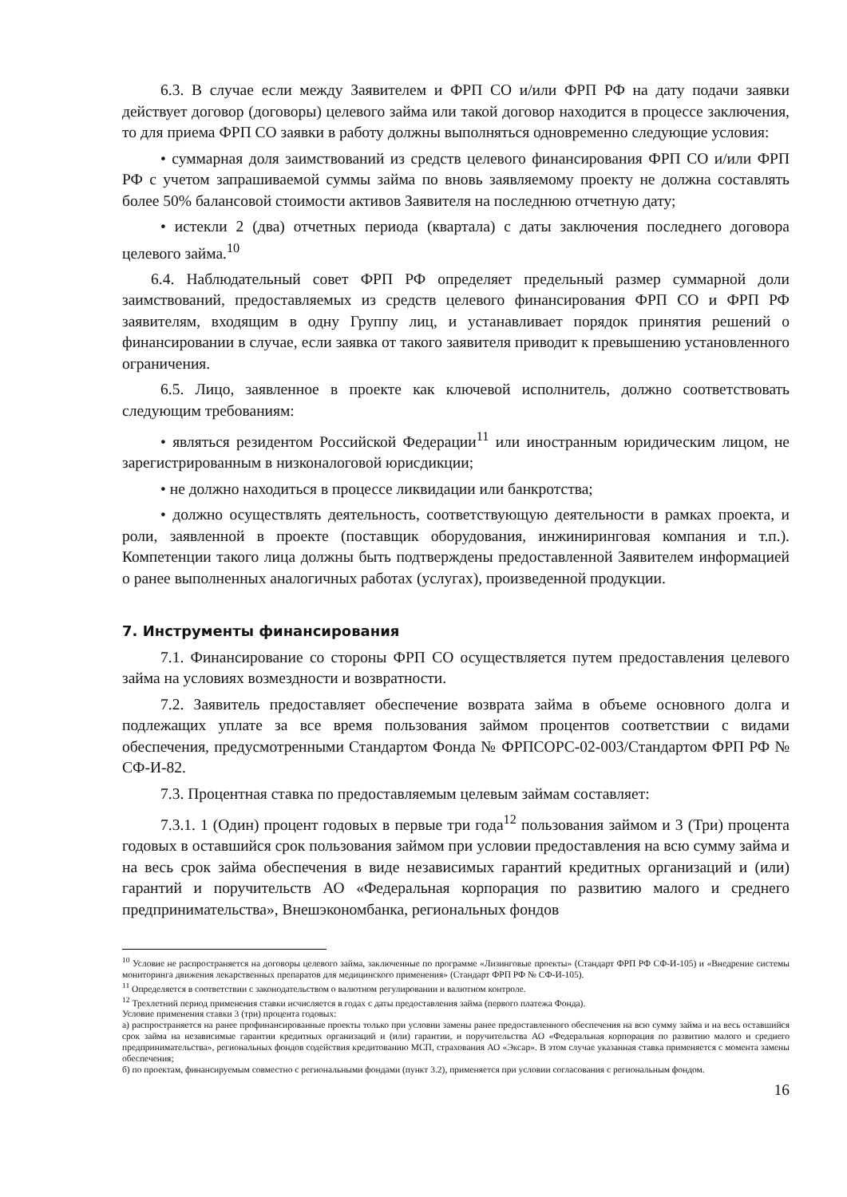6.3. В случае если между Заявителем и ФРП СО и/или ФРП РФ на дату подачи заявки действует договор (договоры) целевого займа или такой договор находится в процессе заключения, то для приема ФРП СО заявки в работу должны выполняться одновременно следующие условия:
• суммарная доля заимствований из средств целевого финансирования ФРП СО и/или ФРП РФ с учетом запрашиваемой суммы займа по вновь заявляемому проекту не должна составлять более 50% балансовой стоимости активов Заявителя на последнюю отчетную дату;
• истекли 2 (два) отчетных периода (квартала) с даты заключения последнего договора целевого займа.<sup>10</sup>
6.4. Наблюдательный совет ФРП РФ определяет предельный размер суммарной доли заимствований, предоставляемых из средств целевого финансирования ФРП СО и ФРП РФ заявителям, входящим в одну Группу лиц, и устанавливает порядок принятия решений о финансировании в случае, если заявка от такого заявителя приводит к превышению установленного ограничения.
6.5. Лицо, заявленное в проекте как ключевой исполнитель, должно соответствовать следующим требованиям:
• являться резидентом Российской Федерации<sup>11</sup> или иностранным юридическим лицом, не зарегистрированным в низконалоговой юрисдикции;
• не должно находиться в процессе ликвидации или банкротства;
• должно осуществлять деятельность, соответствующую деятельности в рамках проекта, и роли, заявленной в проекте (поставщик оборудования, инжиниринговая компания и т.п.). Компетенции такого лица должны быть подтверждены предоставленной Заявителем информацией о ранее выполненных аналогичных работах (услугах), произведенной продукции.
7. Инструменты финансирования
7.1. Финансирование со стороны ФРП СО осуществляется путем предоставления целевого займа на условиях возмездности и возвратности.
7.2. Заявитель предоставляет обеспечение возврата займа в объеме основного долга и подлежащих уплате за все время пользования займом процентов соответствии с видами обеспечения, предусмотренными Стандартом Фонда № ФРПСОРС-02-003/Стандартом ФРП РФ № СФ-И-82.
7.3. Процентная ставка по предоставляемым целевым займам составляет:
7.3.1. 1 (Один) процент годовых в первые три года<sup>12</sup> пользования займом и 3 (Три) процента годовых в оставшийся срок пользования займом при условии предоставления на всю сумму займа и на весь срок займа обеспечения в виде независимых гарантий кредитных организаций и (или) гарантий и поручительств АО «Федеральная корпорация по развитию малого и среднего предпринимательства», Внешэкономбанка, региональных фондов
<sup>10</sup> Условие не распространяется на договоры целевого займа, заключенные по программе «Лизинговые проекты» (Стандарт ФРП РФ СФ-И-105) и «Внедрение системы мониторинга движения лекарственных препаратов для медицинского применения» (Стандарт ФРП РФ № СФ-И-105).
<sup>11</sup> Определяется в соответствии с законодательством о валютном регулировании и валютном контроле.
<sup>12</sup> Трехлетний период применения ставки исчисляется в годах с даты предоставления займа (первого платежа Фонда).
Условие применения ставки 3 (три) процента годовых:
а) распространяется на ранее профинансированные проекты только при условии замены ранее предоставленного обеспечения на всю сумму займа и на весь оставшийся срок займа на независимые гарантии кредитных организаций и (или) гарантии, и поручительства АО «Федеральная корпорация по развитию малого и среднего предпринимательства», региональных фондов содействия кредитованию МСП, страхования АО «Эксар». В этом случае указанная ставка применяется с момента замены обеспечения;
б) по проектам, финансируемым совместно с региональными фондами (пункт 3.2), применяется при условии согласования с региональным фондом.
16